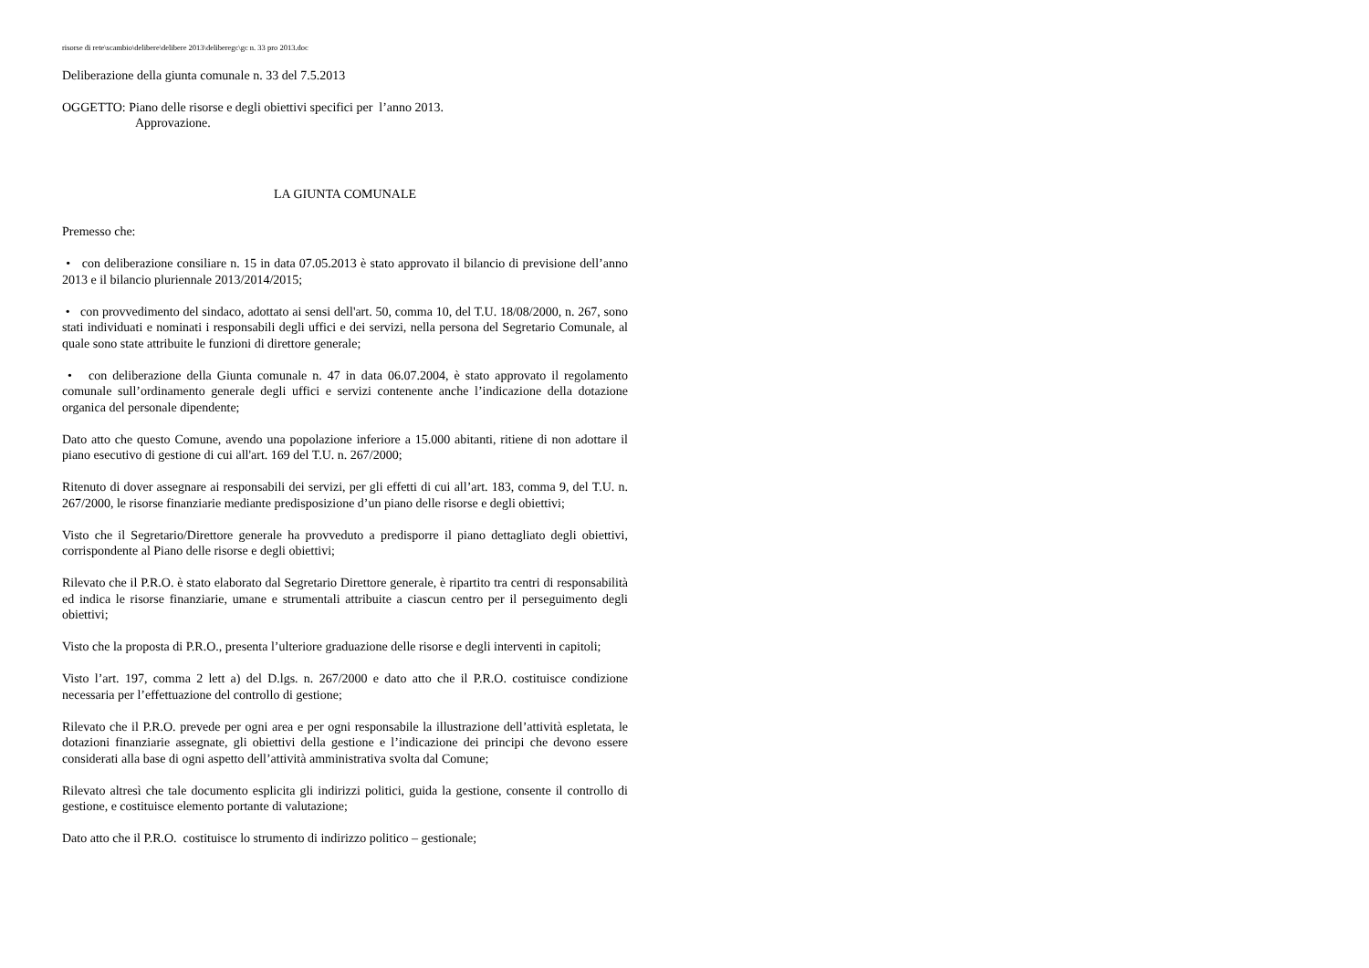risorse di rete\scambio\delibere\delibere 2013\deliberegc\gc n. 33 pro 2013.doc
Deliberazione della giunta comunale n. 33 del 7.5.2013
OGGETTO: Piano delle risorse e degli obiettivi specifici per l’anno 2013.
Approvazione.
LA GIUNTA COMUNALE
Premesso che:
• con deliberazione consiliare n. 15 in data 07.05.2013 è stato approvato il bilancio di previsione dell’anno 2013 e il bilancio pluriennale 2013/2014/2015;
• con provvedimento del sindaco, adottato ai sensi dell'art. 50, comma 10, del T.U. 18/08/2000, n. 267, sono stati individuati e nominati i responsabili degli uffici e dei servizi, nella persona del Segretario Comunale, al quale sono state attribuite le funzioni di direttore generale;
• con deliberazione della Giunta comunale n. 47 in data 06.07.2004, è stato approvato il regolamento comunale sull’ordinamento generale degli uffici e servizi contenente anche l’indicazione della dotazione organica del personale dipendente;
Dato atto che questo Comune, avendo una popolazione inferiore a 15.000 abitanti, ritiene di non adottare il piano esecutivo di gestione di cui all'art. 169 del T.U. n. 267/2000;
Ritenuto di dover assegnare ai responsabili dei servizi, per gli effetti di cui all’art. 183, comma 9, del T.U. n. 267/2000, le risorse finanziarie mediante predisposizione d’un piano delle risorse e degli obiettivi;
Visto che il Segretario/Direttore generale ha provveduto a predisporre il piano dettagliato degli obiettivi, corrispondente al Piano delle risorse e degli obiettivi;
Rilevato che il P.R.O. è stato elaborato dal Segretario Direttore generale, è ripartito tra centri di responsabilità ed indica le risorse finanziarie, umane e strumentali attribuite a ciascun centro per il perseguimento degli obiettivi;
Visto che la proposta di P.R.O., presenta l’ulteriore graduazione delle risorse e degli interventi in capitoli;
Visto l’art. 197, comma 2 lett a) del D.lgs. n. 267/2000 e dato atto che il P.R.O. costituisce condizione necessaria per l’effettuazione del controllo di gestione;
Rilevato che il P.R.O. prevede per ogni area e per ogni responsabile la illustrazione dell’attività espletata, le dotazioni finanziarie assegnate, gli obiettivi della gestione e l’indicazione dei principi che devono essere considerati alla base di ogni aspetto dell’attività amministrativa svolta dal Comune;
Rilevato altresì che tale documento esplicita gli indirizzi politici, guida la gestione, consente il controllo di gestione, e costituisce elemento portante di valutazione;
Dato atto che il P.R.O. costituisce lo strumento di indirizzo politico – gestionale;